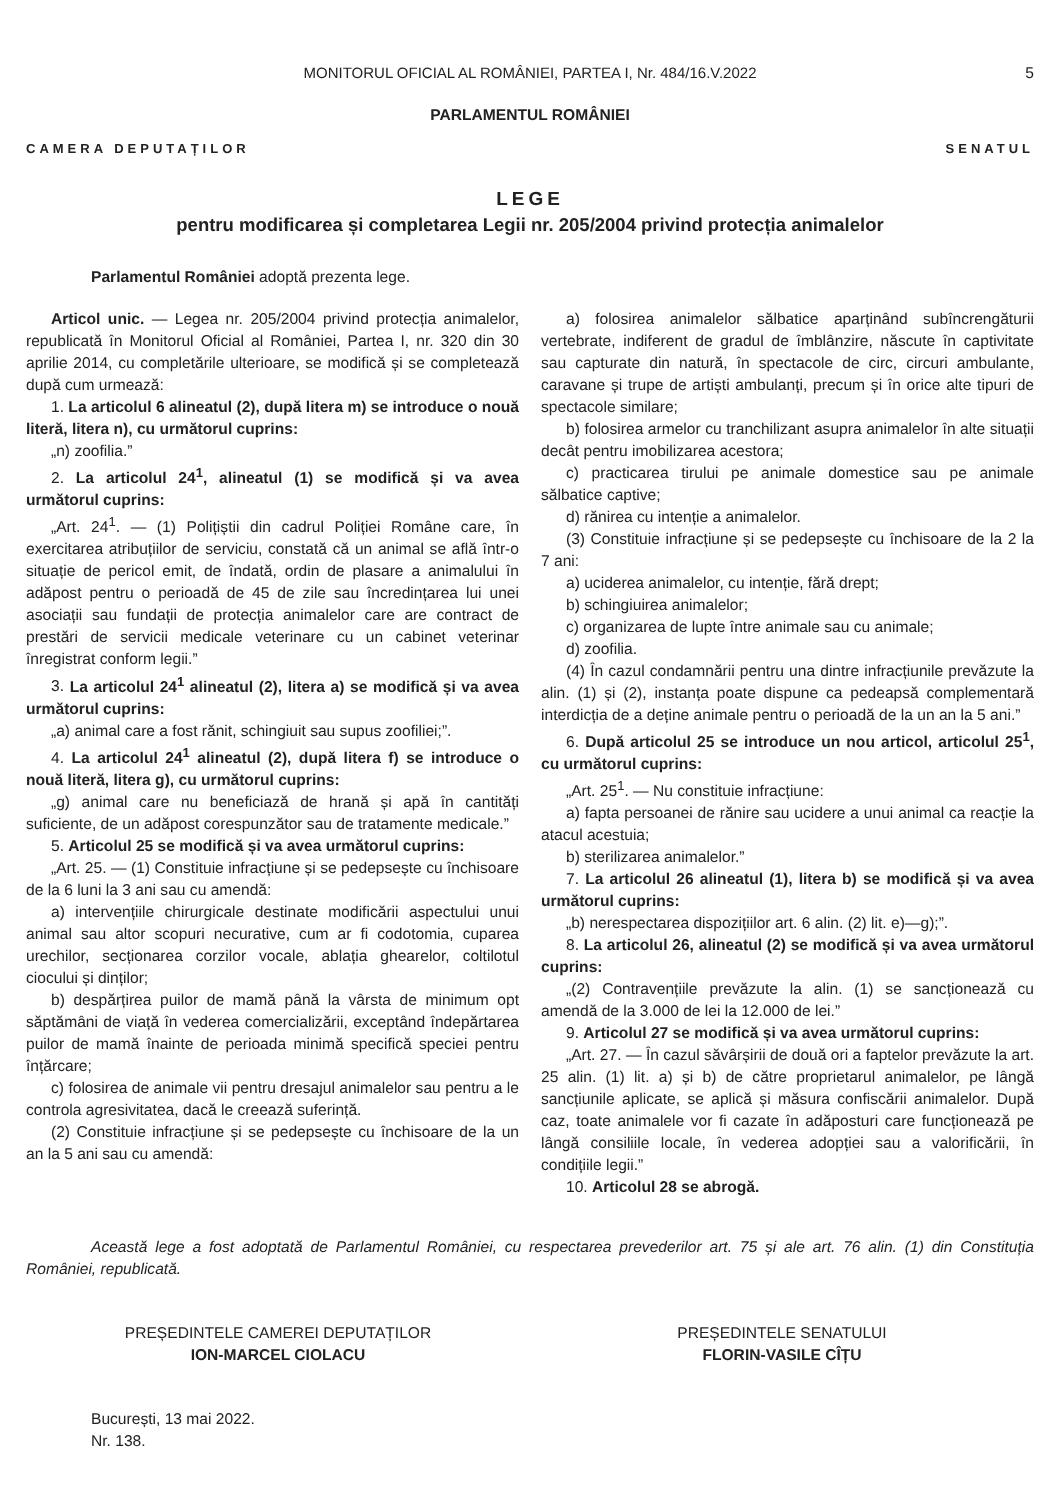MONITORUL OFICIAL AL ROMÂNIEI, PARTEA I, Nr. 484/16.V.2022 5
PARLAMENTUL ROMÂNIEI
CAMERA DEPUTAȚILOR SENATUL
LEGE
pentru modificarea și completarea Legii nr. 205/2004 privind protecția animalelor
Parlamentul României adoptă prezenta lege.
Articol unic. — Legea nr. 205/2004 privind protecția animalelor, republicată în Monitorul Oficial al României, Partea I, nr. 320 din 30 aprilie 2014, cu completările ulterioare, se modifică și se completează după cum urmează:
1. La articolul 6 alineatul (2), după litera m) se introduce o nouă literă, litera n), cu următorul cuprins:
„n) zoofilia.”
2. La articolul 24<sup>1</sup>, alineatul (1) se modifică și va avea următorul cuprins:
„Art. 24<sup>1</sup>. — (1) Polițiștii din cadrul Poliției Române care, în exercitarea atribuțiilor de serviciu, constată că un animal se află într-o situație de pericol emit, de îndată, ordin de plasare a animalului în adăpost pentru o perioadă de 45 de zile sau încredințarea lui unei asociații sau fundații de protecția animalelor care are contract de prestări de servicii medicale veterinare cu un cabinet veterinar înregistrat conform legii.”
3. La articolul 24<sup>1</sup> alineatul (2), litera a) se modifică și va avea următorul cuprins:
„a) animal care a fost rănit, schingiuit sau supus zoofiliei;”.
4. La articolul 24<sup>1</sup> alineatul (2), după litera f) se introduce o nouă literă, litera g), cu următorul cuprins:
„g) animal care nu beneficiază de hrană și apă în cantități suficiente, de un adăpost corespunzător sau de tratamente medicale.”
5. Articolul 25 se modifică și va avea următorul cuprins:
„Art. 25. — (1) Constituie infracțiune și se pedepsește cu închisoare de la 6 luni la 3 ani sau cu amendă:
a) intervențiile chirurgicale destinate modificării aspectului unui animal sau altor scopuri necurative, cum ar fi codotomia, cuparea urechilor, secționarea corzilor vocale, ablația ghearelor, coltilotul ciocului și dinților;
b) despărțirea puilor de mamă până la vârsta de minimum opt săptămâni de viață în vederea comercializării, exceptând îndepărtarea puilor de mamă înainte de perioada minimă specifică speciei pentru înțărcare;
c) folosirea de animale vii pentru dresajul animalelor sau pentru a le controla agresivitatea, dacă le creează suferință.
(2) Constituie infracțiune și se pedepsește cu închisoare de la un an la 5 ani sau cu amendă:
a) folosirea animalelor sălbatice aparținând subîncrengăturii vertebrate, indiferent de gradul de îmblânzire, născute în captivitate sau capturate din natură, în spectacole de circ, circuri ambulante, caravane și trupe de artiști ambulanți, precum și în orice alte tipuri de spectacole similare;
b) folosirea armelor cu tranchilizant asupra animalelor în alte situații decât pentru imobilizarea acestora;
c) practicarea tirului pe animale domestice sau pe animale sălbatice captive;
d) rănirea cu intenție a animalelor.
(3) Constituie infracțiune și se pedepsește cu închisoare de la 2 la 7 ani:
a) uciderea animalelor, cu intenție, fără drept;
b) schingiuirea animalelor;
c) organizarea de lupte între animale sau cu animale;
d) zoofilia.
(4) În cazul condamnării pentru una dintre infracțiunile prevăzute la alin. (1) și (2), instanța poate dispune ca pedeapsă complementară interdicția de a deține animale pentru o perioadă de la un an la 5 ani.”
6. După articolul 25 se introduce un nou articol, articolul 25<sup>1</sup>, cu următorul cuprins:
„Art. 25<sup>1</sup>. — Nu constituie infracțiune:
a) fapta persoanei de rănire sau ucidere a unui animal ca reacție la atacul acestuia;
b) sterilizarea animalelor.”
7. La articolul 26 alineatul (1), litera b) se modifică și va avea următorul cuprins:
„b) nerespectarea dispozițiilor art. 6 alin. (2) lit. e)—g);”.
8. La articolul 26, alineatul (2) se modifică și va avea următorul cuprins:
„(2) Contravențiile prevăzute la alin. (1) se sancționează cu amendă de la 3.000 de lei la 12.000 de lei.”
9. Articolul 27 se modifică și va avea următorul cuprins:
„Art. 27. — În cazul săvârșirii de două ori a faptelor prevăzute la art. 25 alin. (1) lit. a) și b) de către proprietarul animalelor, pe lângă sancțiunile aplicate, se aplică și măsura confiscării animalelor. După caz, toate animalele vor fi cazate în adăposturi care funcționează pe lângă consiliile locale, în vederea adopției sau a valorificării, în condițiile legii.”
10. Articolul 28 se abrogă.
Această lege a fost adoptată de Parlamentul României, cu respectarea prevederilor art. 75 și ale art. 76 alin. (1) din Constituția României, republicată.
PREȘEDINTELE CAMEREI DEPUTAȚILOR
ION-MARCEL CIOLACU
PREȘEDINTELE SENATULUI
FLORIN-VASILE CÎȚU
București, 13 mai 2022.
Nr. 138.